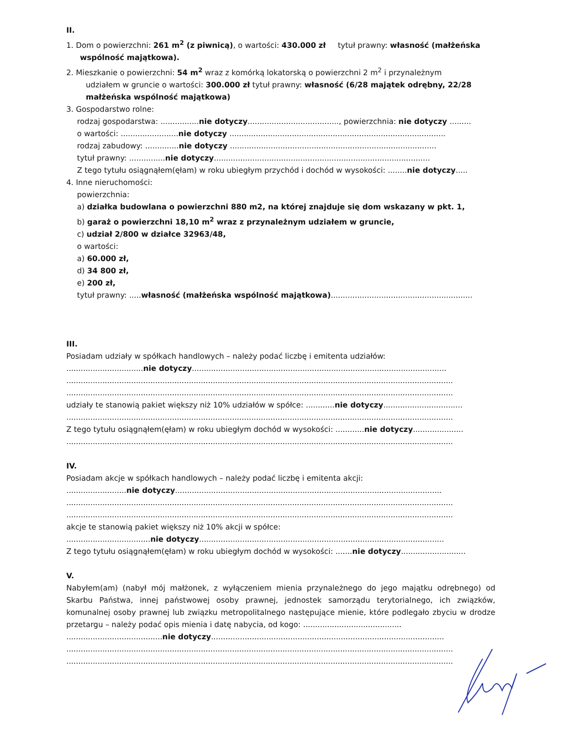II.
1. Dom o powierzchni: 261 m<sup>2</sup> (z piwnicą), o wartości: 430.000 zł tytuł prawny: własność (małżeńska
wspólność majątkowa).
2. Mieszkanie o powierzchni: 54 m<sup>2</sup> wraz z komórką lokatorską o powierzchni 2 m<sup>2</sup> i przynależnym
udziałem w gruncie o wartości: 300.000 zł tytuł prawny: własność (6/28 majątek odrębny, 22/28 małżeńska wspólność majątkowa)
3. Gospodarstwo rolne:
rodzaj gospodarstwa: ................nie dotyczy......................................, powierzchnia: nie dotyczy .........
o wartości: ........................nie dotyczy ..........................................................................................
rodzaj zabudowy: ..............nie dotyczy ......................................................................................
tytuł prawny: ...............nie dotyczy..........................................................................................
Z tego tytułu osiągnąłem(ęłam) w roku ubiegłym przychód i dochód w wysokości: ........nie dotyczy.....
4. Inne nieruchomości:
powierzchnia:
a) działka budowlana o powierzchni 880 m2, na której znajduje się dom wskazany w pkt. 1,
b) garaż o powierzchni 18,10 m<sup>2</sup> wraz z przynależnym udziałem w gruncie,
c) udział 2/800 w działce 32963/48,
o wartości:
a) 60.000 zł,
d) 34 800 zł,
e) 200 zł,
tytuł prawny: .....własność (małżeńska wspólność majątkowa)...........................................................
III.
Posiadam udziały w spółkach handlowych – należy podać liczbę i emitenta udziałów:
................................nie dotyczy..........................................................................................................
.................................................................................................................................................................
.................................................................................................................................................................
udziały te stanowią pakiet większy niż 10% udziałów w spółce: ............nie dotyczy.................................
.................................................................................................................................................................
Z tego tytułu osiągnąłem(ęłam) w roku ubiegłym dochód w wysokości: ............nie dotyczy.....................
.................................................................................................................................................................
IV.
Posiadam akcje w spółkach handlowych – należy podać liczbę i emitenta akcji:
.........................nie dotyczy...............................................................................................................
.................................................................................................................................................................
.................................................................................................................................................................
akcje te stanowią pakiet większy niż 10% akcji w spółce:
...................................nie dotyczy......................................................................................................
Z tego tytułu osiągnąłem(ęłam) w roku ubiegłym dochód w wysokości: .......nie dotyczy...........................
V.
Nabyłem(am) (nabył mój małżonek, z wyłączeniem mienia przynależnego do jego majątku odrębnego) od Skarbu Państwa, innej państwowej osoby prawnej, jednostek samorządu terytorialnego, ich związków, komunalnej osoby prawnej lub związku metropolitalnego następujące mienie, które podlegało zbyciu w drodze przetargu – należy podać opis mienia i datę nabycia, od kogo: .........................................
........................................nie dotyczy.................................................................................................
.................................................................................................................................................................
.................................................................................................................................................................